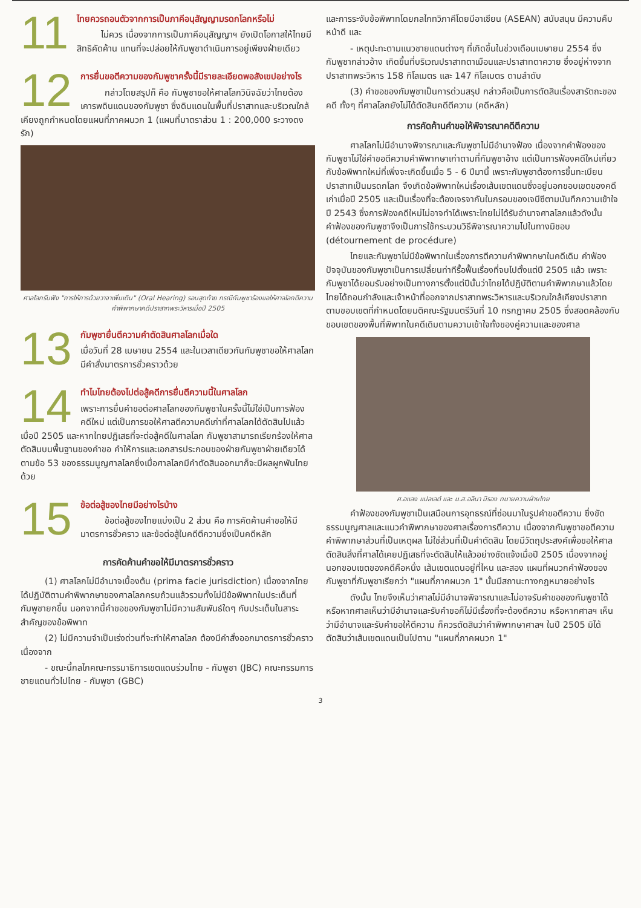11
ไทยควรถอนตัวจากการเป็นภาคีอนุสัญญามรดกโลกหรือไม่
ไม่ควร เนื่องจากการเป็นภาคีอนุสัญญาฯ ยังเปิดโอกาสให้ไทยมีสิทธิคัดค้าน แทนที่จะปล่อยให้กัมพูชาดำเนินการอยู่เพียงฝ่ายเดียว
12
การยื่นขอตีความของกัมพูชาครั้งนี้มีรายละเอียดพอสังเขปอย่างไร
กล่าวโดยสรุปก็ คือ กัมพูชาขอให้ศาลโลกวินิจฉัยว่าไทยต้องเคารพดินแดนของกัมพูชา ซึ่งดินแดนในพื้นที่ปราสาทและบริเวณใกล้เคียงถูกกำหนดโดยแผนที่ภาคผนวก 1 (แผนที่มาตราส่วน 1 : 200,000 ระวางดงรัก)
ศาลโลกรับฟัง "การให้การด้วยวาจาเพิ่มเติม" (Oral Hearing) รอบสุดท้าย กรณีกัมพูชาร้องขอให้ศาลโลกตีความคำพิพากษาคดีปราสาทพระวิหารเมื่อปี 2505
13
กัมพูชายื่นตีความคำตัดสินศาลโลกเมื่อใด
เมื่อวันที่ 28 เมษายน 2554 และในเวลาเดียวกันกัมพูชาขอให้ศาลโลกมีคำสั่งมาตรการชั่วคราวด้วย
14
ทำไมไทยต้องไปต่อสู้คดีการยื่นตีความนี้ในศาลโลก
เพราะการยื่นคำขอต่อศาลโลกของกัมพูชาในครั้งนี้ไม่ใช่เป็นการฟ้องคดีใหม่ แต่เป็นการขอให้ศาลตีความคดีเก่าที่ศาลโลกได้ตัดสินไปแล้วเมื่อปี 2505 และหากไทยปฏิเสธที่จะต่อสู้คดีในศาลโลก กัมพูชาสามารถเรียกร้องให้ศาลตัดสินบนพื้นฐานของคำขอ คำให้การและเอกสารประกอบของฝ่ายกัมพูชาฝ่ายเดียวได้ ตามข้อ 53 ของธรรมนูญศาลโลกซึ่งเมื่อศาลโลกมีคำตัดสินออกมาก็จะมีผลผูกพันไทยด้วย
15
ข้อต่อสู้ของไทยมีอย่างไรบ้าง
ข้อต่อสู้ของไทยแบ่งเป็น 2 ส่วน คือ การคัดค้านคำขอให้มีมาตรการชั่วคราว และข้อต่อสู้ในคดีตีความซึ่งเป็นคดีหลัก
การคัดค้านคำขอให้มีมาตรการชั่วคราว
(1) ศาลโลกไม่มีอำนาจเบื้องต้น (prima facie jurisdiction) เนื่องจากไทยได้ปฏิบัติตามคำพิพากษาของศาลโลกครบถ้วนแล้วรวมทั้งไม่มีข้อพิพาทในประเด็นที่กัมพูชายกขึ้น นอกจากนี้คำขอของกัมพูชาไม่มีความสัมพันธ์ใดๆ กับประเด็นในสาระสำคัญของข้อพิพาท
(2) ไม่มีความจำเป็นเร่งด่วนที่จะทำให้ศาลโลก ต้องมีคำสั่งออกมาตรการชั่วคราว เนื่องจาก
- ขณะนี้กลไกคณะกรรมาธิการเขตแดนร่วมไทย - กัมพูชา (JBC) คณะกรรมการชายแดนทั่วไปไทย - กัมพูชา (GBC)
และการระงับข้อพิพาทโดยกลไกทวิภาคีโดยมีอาเซียน (ASEAN) สนับสนุน มีความคืบหน้าดี และ
- เหตุปะทะตามแนวชายแดนต่างๆ ที่เกิดขึ้นในช่วงเดือนเมษายน 2554 ซึ่งกัมพูชากล่าวอ้าง เกิดขึ้นที่บริเวณปราสาทตาเมือนและปราสาทตาควาย ซึ่งอยู่ห่างจากปราสาทพระวิหาร 158 กิโลเมตร และ 147 กิโลเมตร ตามลำดับ
(3) คำขอของกัมพูชาเป็นการด่วนสรุป กล่าวคือเป็นการตัดสินเรื่องสารัตถะของคดี ทั้งๆ ที่ศาลโลกยังไม่ได้ตัดสินคดีตีความ (คดีหลัก)
การคัดค้านคำขอให้พิจารณาคดีตีความ
ศาลโลกไม่มีอำนาจพิจารณาและกัมพูชาไม่มีอำนาจฟ้อง เนื่องจากคำฟ้องของกัมพูชาไม่ใช่คำขอตีความคำพิพากษาเก่าตามที่กัมพูชาอ้าง แต่เป็นการฟ้องคดีใหม่เกี่ยวกับข้อพิพาทใหม่ที่เพิ่งจะเกิดขึ้นเมื่อ 5 - 6 ปีมานี้ เพราะกัมพูชาต้องการขึ้นทะเบียนปราสาทเป็นมรดกโลก จึงเกิดข้อพิพาทใหม่เรื่องเส้นเขตแดนซึ่งอยู่นอกขอบเขตของคดีเก่าเมื่อปี 2505 และเป็นเรื่องที่จะต้องเจรจากันในกรอบของเจบีซีตามบันทึกความเข้าใจปี 2543 ซึ่งการฟ้องคดีใหม่ไม่อาจทำได้เพราะไทยไม่ได้รับอำนาจศาลโลกแล้วดังนั้นคำฟ้องของกัมพูชาจึงเป็นการใช้กระบวนวิธีพิจารณาความไปในทางมิชอบ (détournement de procédure)
ไทยและกัมพูชาไม่มีข้อพิพาทในเรื่องการตีความคำพิพากษาในคดีเดิม คำฟ้องปัจจุบันของกัมพูชาเป็นการเปลี่ยนท่าทีรื้อฟื้นเรื่องที่จบไปตั้งแต่ปี 2505 แล้ว เพราะกัมพูชาได้ยอมรับอย่างเป็นทางการตั้งแต่ปีนั้นว่าไทยได้ปฏิบัติตามคำพิพากษาแล้วโดยไทยได้ถอนกำลังและเจ้าหน้าที่ออกจากปราสาทพระวิหารและบริเวณใกล้เคียงปราสาทตามขอบเขตที่กำหนดโดยมติคณะรัฐมนตรีวันที่ 10 กรกฎาคม 2505 ซึ่งสอดคล้องกับขอบเขตของพื้นที่พิพาทในคดีเดิมตามความเข้าใจทั้งของคู่ความและของศาล
ศ.อแลง แปลเลต์ และ น.ส.อลินา มิรอง ทนายความฝ่ายไทย
คำฟ้องของกัมพูชาเป็นเสมือนการอุทธรณ์ที่ซ่อนมาในรูปคำขอตีความ ซึ่งขัดธรรมนูญศาลและแนวคำพิพากษาของศาลเรื่องการตีความ เนื่องจากกัมพูชาขอตีความคำพิพากษาส่วนที่เป็นเหตุผล ไม่ใช่ส่วนที่เป็นคำตัดสิน โดยมีวัตถุประสงค์เพื่อขอให้ศาลตัดสินสิ่งที่ศาลได้เคยปฏิเสธที่จะตัดสินให้แล้วอย่างชัดแจ้งเมื่อปี 2505 เนื่องจากอยู่นอกขอบเขตของคดีคือหนึ่ง เส้นเขตแดนอยู่ที่ไหน และสอง แผนที่ผนวกคำฟ้องของกัมพูชาที่กัมพูชาเรียกว่า "แผนที่ภาคผนวก 1" นั้นมีสถานะทางกฎหมายอย่างไร
ดังนั้น ไทยจึงเห็นว่าศาลไม่มีอำนาจพิจารณาและไม่อาจรับคำขอของกัมพูชาได้ หรือหากศาลเห็นว่ามีอำนาจและรับคำขอก็ไม่มีเรื่องที่จะต้องตีความ หรือหากศาลฯ เห็นว่ามีอำนาจและรับคำขอให้ตีความ ก็ควรตัดสินว่าคำพิพากษาศาลฯ ในปี 2505 มิได้ตัดสินว่าเส้นเขตแดนเป็นไปตาม "แผนที่ภาคผนวก 1"
3